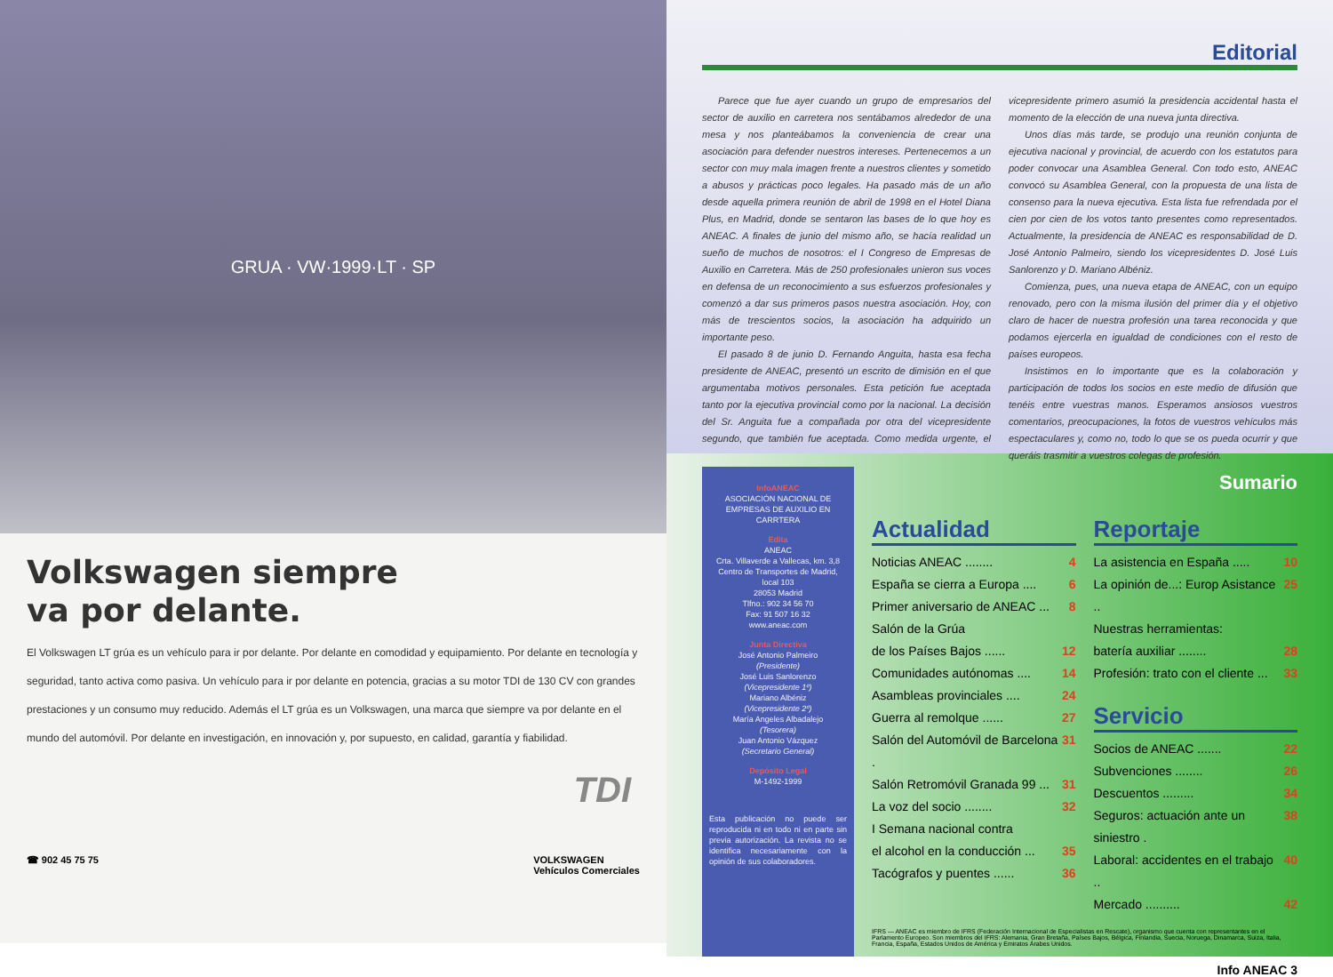GRUA · VW·1999·LT · SP
Volkswagen siempre
va por delante.
El Volkswagen LT grúa es un vehículo para ir por delante. Por delante en comodidad y equipamiento. Por delante en tecnología y seguridad, tanto activa como pasiva. Un vehículo para ir por delante en potencia, gracias a su motor TDI de 130 CV con grandes prestaciones y un consumo muy reducido. Además el LT grúa es un Volkswagen, una marca que siempre va por delante en el mundo del automóvil. Por delante en investigación, en innovación y, por supuesto, en calidad, garantía y fiabilidad.
TDI
☎ 902 45 75 75 VOLKSWAGEN
Vehículos Comerciales
Editorial
Parece que fue ayer cuando un grupo de empresarios del sector de auxilio en carretera nos sentábamos alrededor de una mesa y nos planteábamos la conveniencia de crear una asociación para defender nuestros intereses. Pertenecemos a un sector con muy mala imagen frente a nuestros clientes y sometido a abusos y prácticas poco legales. Ha pasado más de un año desde aquella primera reunión de abril de 1998 en el Hotel Diana Plus, en Madrid, donde se sentaron las bases de lo que hoy es ANEAC. A finales de junio del mismo año, se hacía realidad un sueño de muchos de nosotros: el I Congreso de Empresas de Auxilio en Carretera. Más de 250 profesionales unieron sus voces en defensa de un reconocimiento a sus esfuerzos profesionales y comenzó a dar sus primeros pasos nuestra asociación. Hoy, con más de trescientos socios, la asociación ha adquirido un importante peso.
El pasado 8 de junio D. Fernando Anguita, hasta esa fecha presidente de ANEAC, presentó un escrito de dimisión en el que argumentaba motivos personales. Esta petición fue aceptada tanto por la ejecutiva provincial como por la nacional. La decisión del Sr. Anguita fue a compañada por otra del vicepresidente segundo, que también fue aceptada. Como medida urgente, el vicepresidente primero asumió la presidencia accidental hasta el momento de la elección de una nueva junta directiva.
Unos días más tarde, se produjo una reunión conjunta de ejecutiva nacional y provincial, de acuerdo con los estatutos para poder convocar una Asamblea General. Con todo esto, ANEAC convocó su Asamblea General, con la propuesta de una lista de consenso para la nueva ejecutiva. Esta lista fue refrendada por el cien por cien de los votos tanto presentes como representados. Actualmente, la presidencia de ANEAC es responsabilidad de D. José Antonio Palmeiro, siendo los vicepresidentes D. José Luis Sanlorenzo y D. Mariano Albéniz.
Comienza, pues, una nueva etapa de ANEAC, con un equipo renovado, pero con la misma ilusión del primer día y el objetivo claro de hacer de nuestra profesión una tarea reconocida y que podamos ejercerla en igualdad de condiciones con el resto de países europeos.
Insistimos en lo importante que es la colaboración y participación de todos los socios en este medio de difusión que tenéis entre vuestras manos. Esperamos ansiosos vuestros comentarios, preocupaciones, la fotos de vuestros vehículos más espectaculares y, como no, todo lo que se os pueda ocurrir y que queráis trasmitir a vuestros colegas de profesión.
InfoANEAC
ASOCIACIÓN NACIONAL DE EMPRESAS DE AUXILIO EN CARRTERA
Edita
ANEAC
Crta. Villaverde a Vallecas, km. 3,8
Centro de Transportes de Madrid, local 103
28053 Madrid
Tlfno.: 902 34 56 70
Fax: 91 507 16 32
www.aneac.com
Junta Directiva
José Antonio Palmeiro
(Presidente)
José Luis Sanlorenzo
(Vicepresidente 1º)
Mariano Albéniz
(Vicepresidente 2º)
María Angeles Albadalejo
(Tesorera)
Juan Antonio Vázquez
(Secretario General)
Depósito Legal
M-1492-1999
Esta publicación no puede ser reproducida ni en todo ni en parte sin previa autorización. La revista no se identifica necesariamente con la opinión de sus colaboradores.
Sumario
Actualidad
Noticias ANEAC ........ 4
España se cierra a Europa .... 6
Primer aniversario de ANEAC ... 8
Salón de la Grúa
de los Países Bajos ...... 12
Comunidades autónomas .... 14
Asambleas provinciales .... 24
Guerra al remolque ...... 27
Salón del Automóvil de Barcelona . 31
Salón Retromóvil Granada 99 ... 31
La voz del socio ........ 32
I Semana nacional contra
el alcohol en la conducción ... 35
Tacógrafos y puentes ...... 36
Reportaje
La asistencia en España ..... 10
La opinión de...: Europ Asistance .. 25
Nuestras herramientas:
batería auxiliar ........ 28
Profesión: trato con el cliente ... 33
Servicio
Socios de ANEAC ....... 22
Subvenciones ........ 26
Descuentos ......... 34
Seguros: actuación ante un siniestro . 38
Laboral: accidentes en el trabajo .. 40
Mercado .......... 42
IFRS — ANEAC es miembro de IFRS (Federación Internacional de Especialistas en Rescate), organismo que cuenta con representantes en el Parlamento Europeo. Son miembros del IFRS: Alemania, Gran Bretaña, Países Bajos, Bélgica, Finlandia, Suecia, Noruega, Dinamarca, Suiza, Italia, Francia, España, Estados Unidos de América y Emiratos Árabes Unidos.
Info ANEAC 3